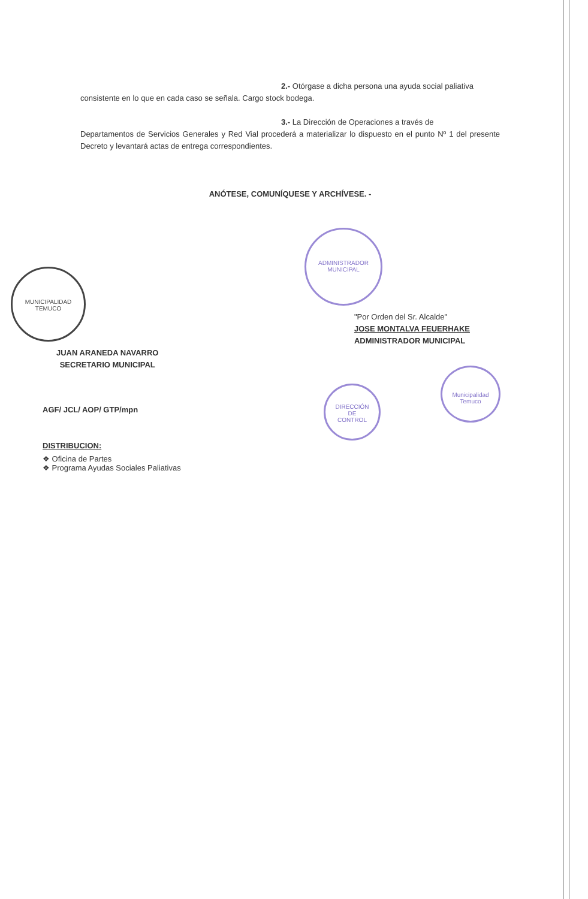ADMINISTRADOR
MUNICIPAL
MUNICIPALIDAD
TEMUCO
DIRECCIÓN
DE
CONTROL
Municipalidad Temuco
2.- Otórgase a dicha persona una ayuda social paliativa
consistente en lo que en cada caso se señala. Cargo stock bodega.
3.- La Dirección de Operaciones a través de
Departamentos de Servicios Generales y Red Vial procederá a materializar lo dispuesto en el punto Nº 1 del presente Decreto y levantará actas de entrega correspondientes.
ANÓTESE, COMUNÍQUESE Y ARCHÍVESE. -
JUAN ARANEDA NAVARRO
SECRETARIO MUNICIPAL
"Por Orden del Sr. Alcalde"
JOSE MONTALVA FEUERHAKE
ADMINISTRADOR MUNICIPAL
AGF/ JCL/ AOP/ GTP/mpn
DISTRIBUCION:
❖ Oficina de Partes
❖ Programa Ayudas Sociales Paliativas